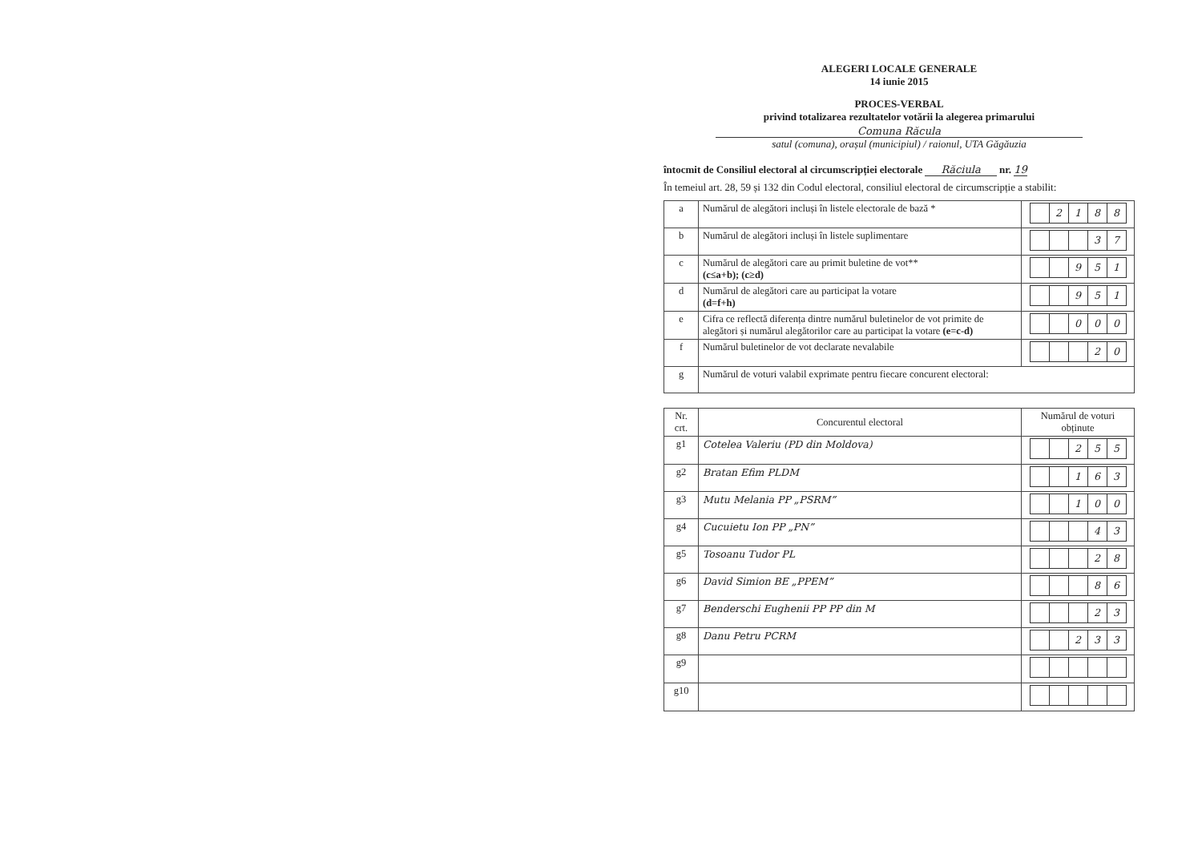ALEGERI LOCALE GENERALE
14 iunie 2015
PROCES-VERBAL
privind totalizarea rezultatelor votării la alegerea primarului
Comuna Răcula
satul (comuna), orașul (municipiul) / raionul, UTA Găgăuzia
întocmit de Consiliul electoral al circumscripției electorale Răciula nr. 19
În temeiul art. 28, 59 și 132 din Codul electoral, consiliul electoral de circumscripție a stabilit:
| a | Numărul de alegători incluși în listele electorale de bază * | 2 1 8 8 |
| b | Numărul de alegători incluși în listele suplimentare | 3 7 |
| c | Numărul de alegători care au primit buletine de vot** (c≤a+b); (c≥d) | 9 5 1 |
| d | Numărul de alegători care au participat la votare (d=f+h) | 9 5 1 |
| e | Cifra ce reflectă diferența dintre numărul buletinelor de vot primite de alegători și numărul alegătorilor care au participat la votare (e=c-d) | 0 0 0 |
| f | Numărul buletinelor de vot declarate nevalabile | 2 0 |
| g | Numărul de voturi valabil exprimate pentru fiecare concurent electoral: | |
| Nr. crt. | Concurentul electoral | Numărul de voturi obținute |
| --- | --- | --- |
| g1 | Cotelea Valeriu (PD din Moldova) | 2 5 5 |
| g2 | Bratan Efim PLDM | 1 6 3 |
| g3 | Mutu Melania PP „PSRM” | 1 0 0 |
| g4 | Cucuietu Ion PP „PN” | 4 3 |
| g5 | Tosoanu Tudor PL | 2 8 |
| g6 | David Simion BE „PPEM” | 8 6 |
| g7 | Benderschi Eughenii PP PP din M | 2 3 |
| g8 | Danu Petru PCRM | 2 3 3 |
| g9 | | |
| g10 | | |